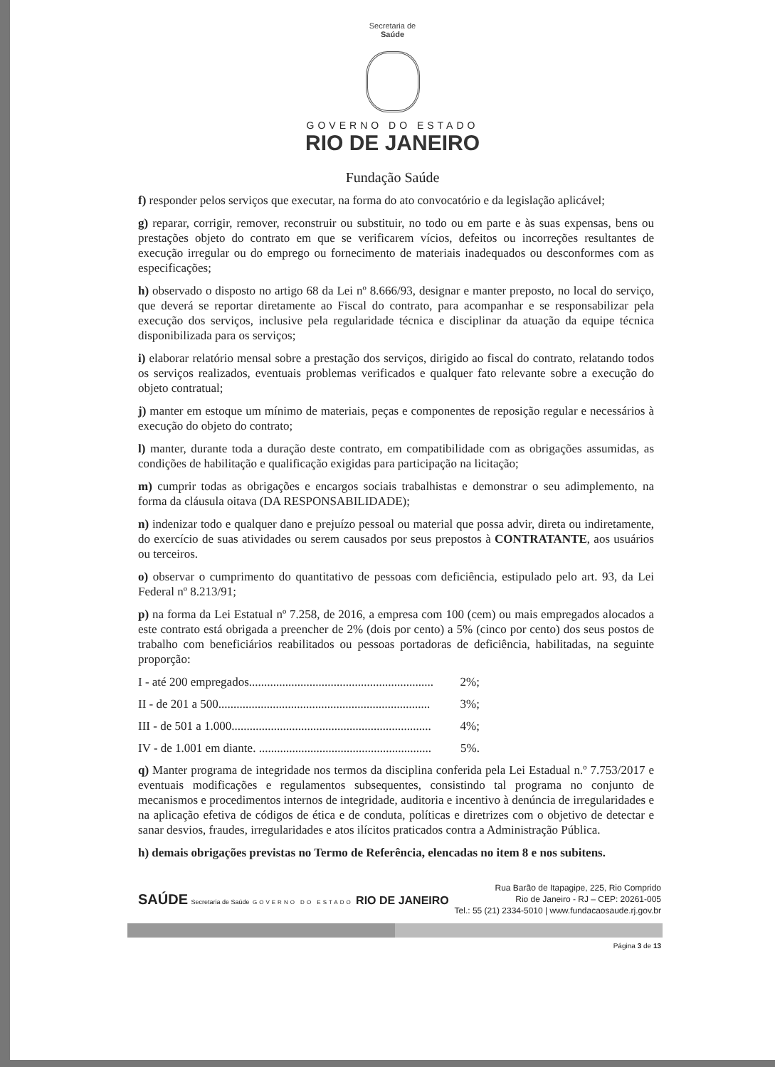Secretaria de
Saúde
GOVERNO DO ESTADO
RIO DE JANEIRO
Fundação Saúde
f) responder pelos serviços que executar, na forma do ato convocatório e da legislação aplicável;
g) reparar, corrigir, remover, reconstruir ou substituir, no todo ou em parte e às suas expensas, bens ou prestações objeto do contrato em que se verificarem vícios, defeitos ou incorreções resultantes de execução irregular ou do emprego ou fornecimento de materiais inadequados ou desconformes com as especificações;
h) observado o disposto no artigo 68 da Lei nº 8.666/93, designar e manter preposto, no local do serviço, que deverá se reportar diretamente ao Fiscal do contrato, para acompanhar e se responsabilizar pela execução dos serviços, inclusive pela regularidade técnica e disciplinar da atuação da equipe técnica disponibilizada para os serviços;
i) elaborar relatório mensal sobre a prestação dos serviços, dirigido ao fiscal do contrato, relatando todos os serviços realizados, eventuais problemas verificados e qualquer fato relevante sobre a execução do objeto contratual;
j) manter em estoque um mínimo de materiais, peças e componentes de reposição regular e necessários à execução do objeto do contrato;
l) manter, durante toda a duração deste contrato, em compatibilidade com as obrigações assumidas, as condições de habilitação e qualificação exigidas para participação na licitação;
m) cumprir todas as obrigações e encargos sociais trabalhistas e demonstrar o seu adimplemento, na forma da cláusula oitava (DA RESPONSABILIDADE);
n) indenizar todo e qualquer dano e prejuízo pessoal ou material que possa advir, direta ou indiretamente, do exercício de suas atividades ou serem causados por seus prepostos à CONTRATANTE, aos usuários ou terceiros.
o) observar o cumprimento do quantitativo de pessoas com deficiência, estipulado pelo art. 93, da Lei Federal nº 8.213/91;
p) na forma da Lei Estatual nº 7.258, de 2016, a empresa com 100 (cem) ou mais empregados alocados a este contrato está obrigada a preencher de 2% (dois por cento) a 5% (cinco por cento) dos seus postos de trabalho com beneficiários reabilitados ou pessoas portadoras de deficiência, habilitadas, na seguinte proporção:
I - até 200 empregados............................................................. 2%;
II - de 201 a 500...................................................................... 3%;
III - de 501 a 1.000.................................................................. 4%;
IV - de 1.001 em diante. ......................................................... 5%.
q) Manter programa de integridade nos termos da disciplina conferida pela Lei Estadual n.º 7.753/2017 e eventuais modificações e regulamentos subsequentes, consistindo tal programa no conjunto de mecanismos e procedimentos internos de integridade, auditoria e incentivo à denúncia de irregularidades e na aplicação efetiva de códigos de ética e de conduta, políticas e diretrizes com o objetivo de detectar e sanar desvios, fraudes, irregularidades e atos ilícitos praticados contra a Administração Pública.
h) demais obrigações previstas no Termo de Referência, elencadas no item 8 e nos subitens.
SAÚDE Secretaria de Saúde GOVERNO DO ESTADO RIO DE JANEIRO
Rua Barão de Itapagipe, 225, Rio Comprido
Rio de Janeiro - RJ – CEP: 20261-005
Tel.: 55 (21) 2334-5010 | www.fundacaosaude.rj.gov.br
Página 3 de 13